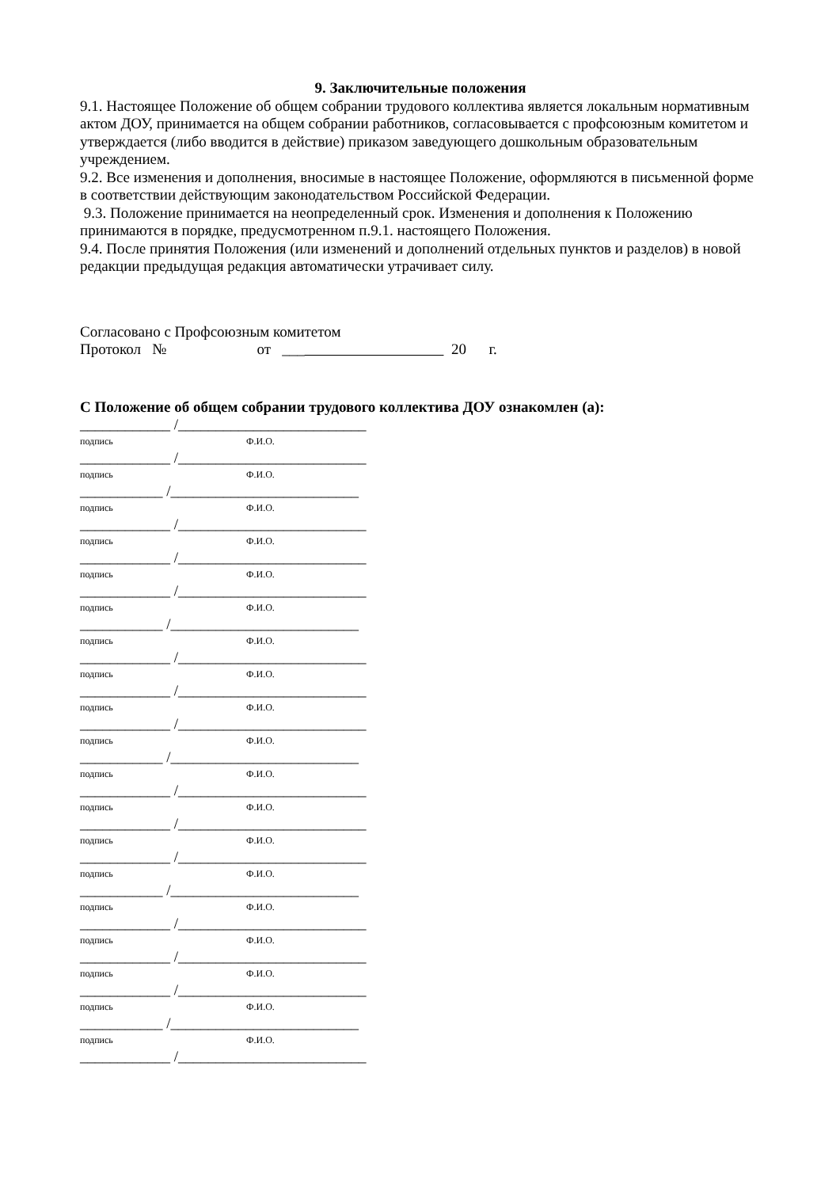9. Заключительные положения
9.1. Настоящее Положение об общем собрании трудового коллектива является локальным нормативным актом ДОУ, принимается на общем собрании работников, согласовывается с профсоюзным комитетом и утверждается (либо вводится в действие) приказом заведующего дошкольным образовательным учреждением.
9.2. Все изменения и дополнения, вносимые в настоящее Положение, оформляются в письменной форме в соответствии действующим законодательством Российской Федерации.
9.3. Положение принимается на неопределенный срок. Изменения и дополнения к Положению принимаются в порядке, предусмотренном п.9.1. настоящего Положения.
9.4. После принятия Положения (или изменений и дополнений отдельных пунктов и разделов) в новой редакции предыдущая редакция автоматически утрачивает силу.
Согласовано с Профсоюзным комитетом
Протокол № от ___ 20 г.
С Положение об общем собрании трудового коллектива ДОУ ознакомлен (а):
____________ /_________________________
подпись Ф.И.О.
____________ /_________________________
подпись Ф.И.О.
___________ /_________________________
подпись Ф.И.О.
____________ /_________________________
подпись Ф.И.О.
____________ /_________________________
подпись Ф.И.О.
____________ /_________________________
подпись Ф.И.О.
___________ /_________________________
подпись Ф.И.О.
____________ /_________________________
подпись Ф.И.О.
____________ /_________________________
подпись Ф.И.О.
____________ /_________________________
подпись Ф.И.О.
___________ /_________________________
подпись Ф.И.О.
____________ /_________________________
подпись Ф.И.О.
____________ /_________________________
подпись Ф.И.О.
____________ /_________________________
подпись Ф.И.О.
___________ /_________________________
подпись Ф.И.О.
____________ /_________________________
подпись Ф.И.О.
____________ /_________________________
подпись Ф.И.О.
____________ /_________________________
подпись Ф.И.О.
___________ /_________________________
подпись Ф.И.О.
____________ /_________________________